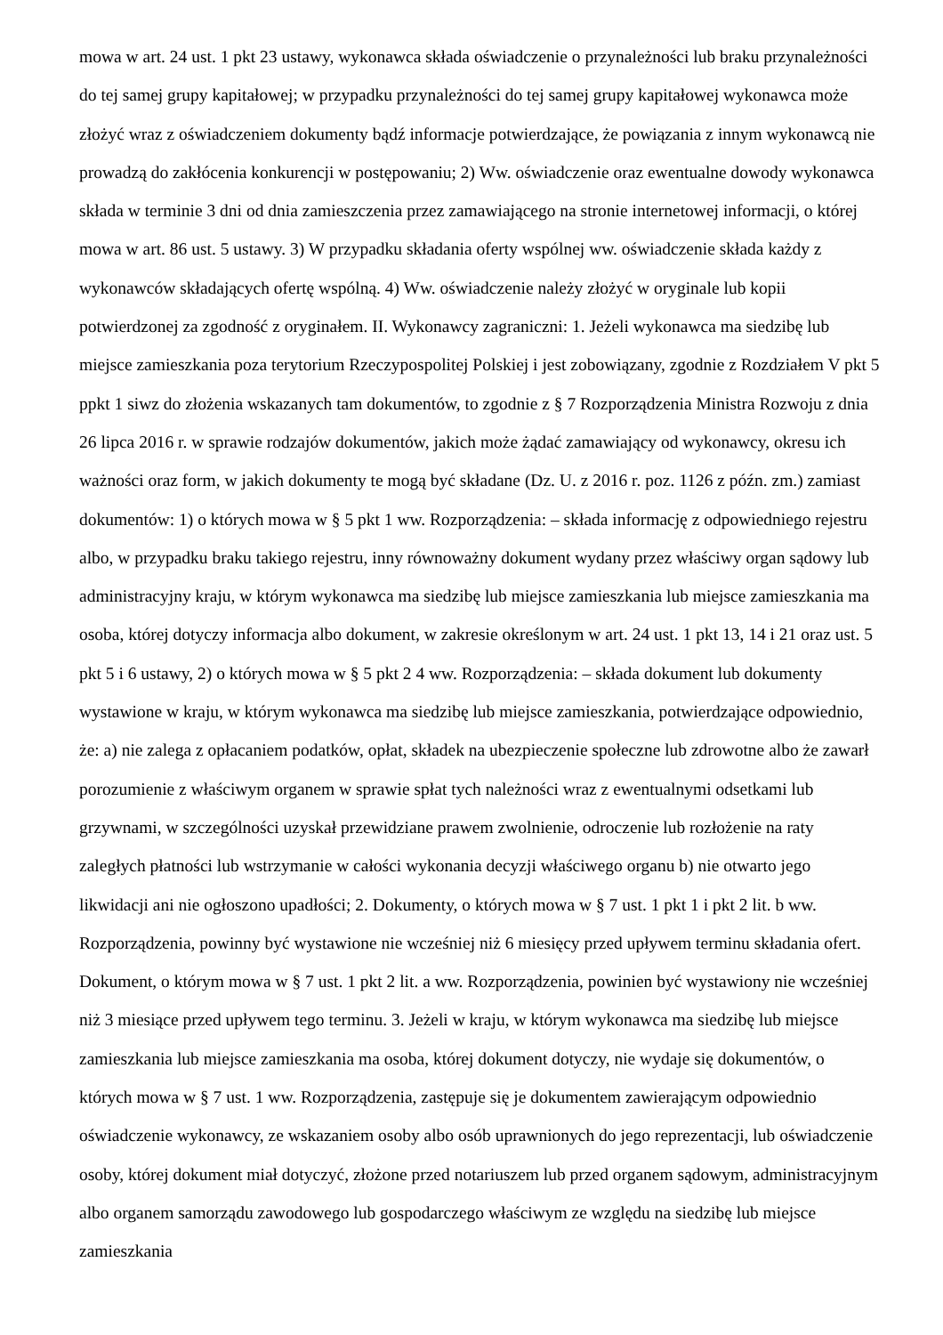mowa w art. 24 ust. 1 pkt 23 ustawy, wykonawca składa oświadczenie o przynależności lub braku przynależności do tej samej grupy kapitałowej; w przypadku przynależności do tej samej grupy kapitałowej wykonawca może złożyć wraz z oświadczeniem dokumenty bądź informacje potwierdzające, że powiązania z innym wykonawcą nie prowadzą do zakłócenia konkurencji w postępowaniu; 2) Ww. oświadczenie oraz ewentualne dowody wykonawca składa w terminie 3 dni od dnia zamieszczenia przez zamawiającego na stronie internetowej informacji, o której mowa w art. 86 ust. 5 ustawy. 3) W przypadku składania oferty wspólnej ww. oświadczenie składa każdy z wykonawców składających ofertę wspólną. 4) Ww. oświadczenie należy złożyć w oryginale lub kopii potwierdzonej za zgodność z oryginałem. II. Wykonawcy zagraniczni: 1. Jeżeli wykonawca ma siedzibę lub miejsce zamieszkania poza terytorium Rzeczypospolitej Polskiej i jest zobowiązany, zgodnie z Rozdziałem V pkt 5 ppkt 1 siwz do złożenia wskazanych tam dokumentów, to zgodnie z § 7 Rozporządzenia Ministra Rozwoju z dnia 26 lipca 2016 r. w sprawie rodzajów dokumentów, jakich może żądać zamawiający od wykonawcy, okresu ich ważności oraz form, w jakich dokumenty te mogą być składane (Dz. U. z 2016 r. poz. 1126 z późn. zm.) zamiast dokumentów: 1) o których mowa w § 5 pkt 1 ww. Rozporządzenia: – składa informację z odpowiedniego rejestru albo, w przypadku braku takiego rejestru, inny równoważny dokument wydany przez właściwy organ sądowy lub administracyjny kraju, w którym wykonawca ma siedzibę lub miejsce zamieszkania lub miejsce zamieszkania ma osoba, której dotyczy informacja albo dokument, w zakresie określonym w art. 24 ust. 1 pkt 13, 14 i 21 oraz ust. 5 pkt 5 i 6 ustawy, 2) o których mowa w § 5 pkt 2 4 ww. Rozporządzenia: – składa dokument lub dokumenty wystawione w kraju, w którym wykonawca ma siedzibę lub miejsce zamieszkania, potwierdzające odpowiednio, że: a) nie zalega z opłacaniem podatków, opłat, składek na ubezpieczenie społeczne lub zdrowotne albo że zawarł porozumienie z właściwym organem w sprawie spłat tych należności wraz z ewentualnymi odsetkami lub grzywnami, w szczególności uzyskał przewidziane prawem zwolnienie, odroczenie lub rozłożenie na raty zaległych płatności lub wstrzymanie w całości wykonania decyzji właściwego organu b) nie otwarto jego likwidacji ani nie ogłoszono upadłości; 2. Dokumenty, o których mowa w § 7 ust. 1 pkt 1 i pkt 2 lit. b ww. Rozporządzenia, powinny być wystawione nie wcześniej niż 6 miesięcy przed upływem terminu składania ofert. Dokument, o którym mowa w § 7 ust. 1 pkt 2 lit. a ww. Rozporządzenia, powinien być wystawiony nie wcześniej niż 3 miesiące przed upływem tego terminu. 3. Jeżeli w kraju, w którym wykonawca ma siedzibę lub miejsce zamieszkania lub miejsce zamieszkania ma osoba, której dokument dotyczy, nie wydaje się dokumentów, o których mowa w § 7 ust. 1 ww. Rozporządzenia, zastępuje się je dokumentem zawierającym odpowiednio oświadczenie wykonawcy, ze wskazaniem osoby albo osób uprawnionych do jego reprezentacji, lub oświadczenie osoby, której dokument miał dotyczyć, złożone przed notariuszem lub przed organem sądowym, administracyjnym albo organem samorządu zawodowego lub gospodarczego właściwym ze względu na siedzibę lub miejsce zamieszkania